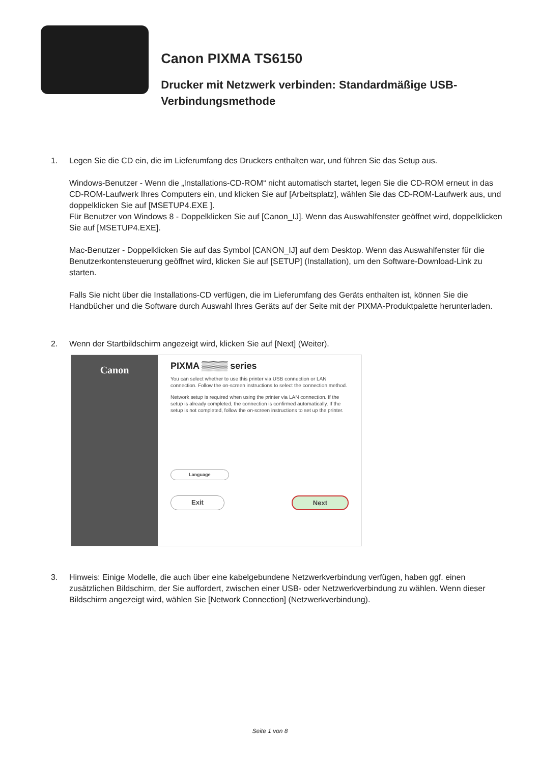Canon PIXMA TS6150
Drucker mit Netzwerk verbinden: Standardmäßige USB-Verbindungsmethode
1. Legen Sie die CD ein, die im Lieferumfang des Druckers enthalten war, und führen Sie das Setup aus.
Windows-Benutzer - Wenn die „Installations-CD-ROM“ nicht automatisch startet, legen Sie die CD-ROM erneut in das CD-ROM-Laufwerk Ihres Computers ein, und klicken Sie auf [Arbeitsplatz], wählen Sie das CD-ROM-Laufwerk aus, und doppelklicken Sie auf [MSETUP4.EXE ].
Für Benutzer von Windows 8 - Doppelklicken Sie auf [Canon_IJ]. Wenn das Auswahlfenster geöffnet wird, doppelklicken Sie auf [MSETUP4.EXE].
Mac-Benutzer - Doppelklicken Sie auf das Symbol [CANON_IJ] auf dem Desktop. Wenn das Auswahlfenster für die Benutzerkontensteuerung geöffnet wird, klicken Sie auf [SETUP] (Installation), um den Software-Download-Link zu starten.
Falls Sie nicht über die Installations-CD verfügen, die im Lieferumfang des Geräts enthalten ist, können Sie die Handbücher und die Software durch Auswahl Ihres Geräts auf der Seite mit der PIXMA-Produktpalette herunterladen.
2. Wenn der Startbildschirm angezeigt wird, klicken Sie auf [Next] (Weiter).
Canon
PIXMA ▒▒▒▒ series
You can select whether to use this printer via USB connection or LAN connection. Follow the on-screen instructions to select the connection method.
Network setup is required when using the printer via LAN connection. If the setup is already completed, the connection is confirmed automatically. If the setup is not completed, follow the on-screen instructions to set up the printer.
Language
Exit Next
3. Hinweis: Einige Modelle, die auch über eine kabelgebundene Netzwerkverbindung verfügen, haben ggf. einen zusätzlichen Bildschirm, der Sie auffordert, zwischen einer USB- oder Netzwerkverbindung zu wählen. Wenn dieser Bildschirm angezeigt wird, wählen Sie [Network Connection] (Netzwerkverbindung).
Seite 1 von 8